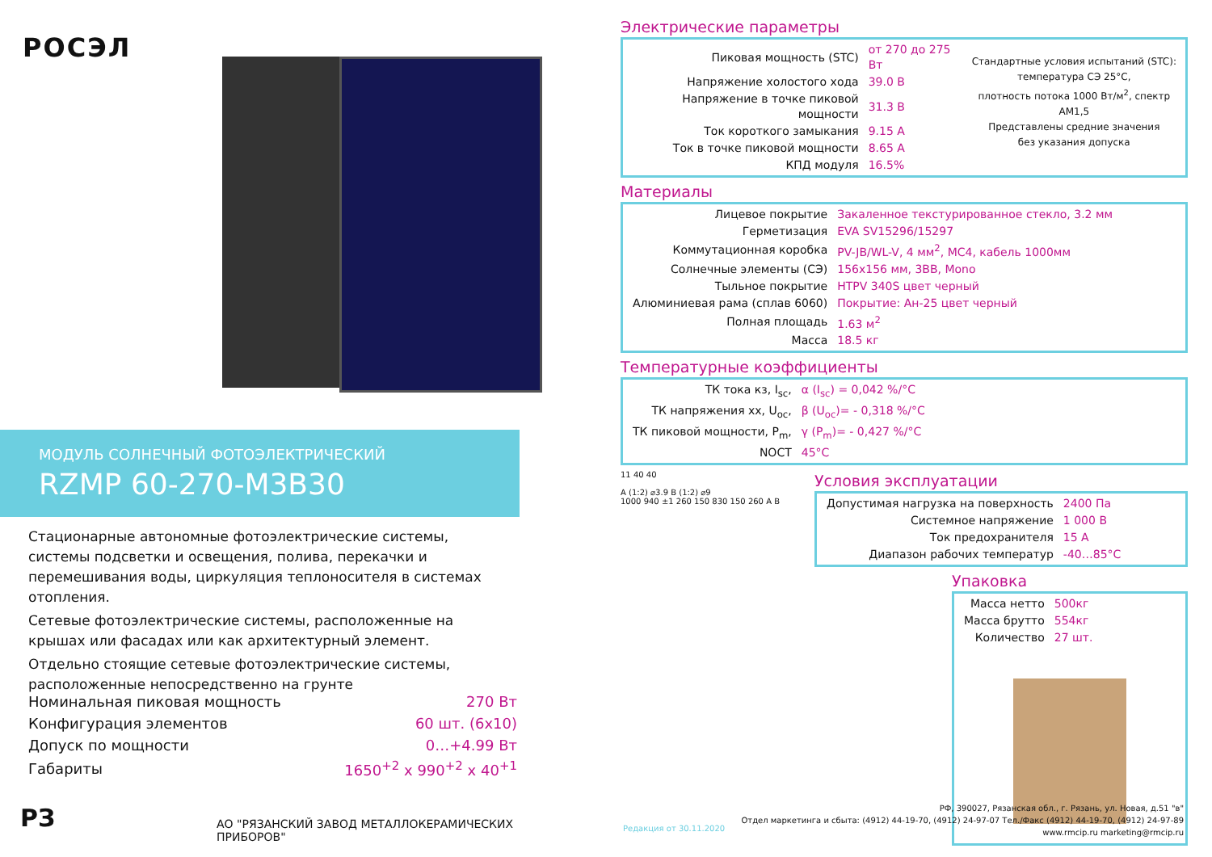РОСЭЛ
МОДУЛЬ СОЛНЕЧНЫЙ ФОТОЭЛЕКТРИЧЕСКИЙ
RZMP 60-270-M3B30
Стационарные автономные фотоэлектрические системы, системы подсветки и освещения, полива, перекачки и перемешивания воды, циркуляция теплоносителя в системах отопления.
Сетевые фотоэлектрические системы, расположенные на крышах или фасадах или как архитектурный элемент.
Отдельно стоящие сетевые фотоэлектрические системы, расположенные непосредственно на грунте
| Номинальная пиковая мощность | 270 Вт |
| Конфигурация элементов | 60 шт. (6x10) |
| Допуск по мощности | 0…+4.99 Вт |
| Габариты | 1650<sup>+2</sup> x 990<sup>+2</sup> x 40<sup>+1</sup> |
РЗ
АО "РЯЗАНСКИЙ ЗАВОД МЕТАЛЛОКЕРАМИЧЕСКИХ ПРИБОРОВ"
Электрические параметры
| Пиковая мощность (STC) | от 270 до 275 Вт |
| Напряжение холостого хода | 39.0 В |
| Напряжение в точке пиковой мощности | 31.3 В |
| Ток короткого замыкания | 9.15 А |
| Ток в точке пиковой мощности | 8.65 А |
| КПД модуля | 16.5% |
Стандартные условия испытаний (STC):
температура СЭ 25°С,
плотность потока 1000 Вт/м<sup>2</sup>, спектр АМ1,5
Представлены средние значения
без указания допуска
Материалы
| Лицевое покрытие | Закаленное текстурированное стекло, 3.2 мм |
| Герметизация | EVA SV15296/15297 |
| Коммутационная коробка | PV-JB/WL-V, 4 мм<sup>2</sup>, MC4, кабель 1000мм |
| Солнечные элементы (СЭ) | 156x156 мм, 3BB, Mono |
| Тыльное покрытие | HTPV 340S цвет черный |
| Алюминиевая рама (сплав 6060) | Покрытие: Ан-25 цвет черный |
| Полная площадь | 1.63 м<sup>2</sup> |
| Масса | 18.5 кг |
Температурные коэффициенты
| ТК тока кз, I<sub>sc</sub>, | α (I<sub>sc</sub>) = 0,042 %/°С |
| ТК напряжения хх, U<sub>oc</sub>, | β (U<sub>oc</sub>)= - 0,318 %/°С |
| ТК пиковой мощности, P<sub>m</sub>, | γ (P<sub>m</sub>)= - 0,427 %/°С |
| NOCT | 45°С |
11 40 40
A (1:2) ⌀3.9 B (1:2) ⌀9
1000 940 ±1 260 150 830 150 260 A B
Условия эксплуатации
| Допустимая нагрузка на поверхность | 2400 Па |
| Системное напряжение | 1 000 В |
| Ток предохранителя | 15 А |
| Диапазон рабочих температур | -40…85°С |
Упаковка
| Масса нетто | 500кг |
| Масса брутто | 554кг |
| Количество | 27 шт. |
Редакция от 30.11.2020
РФ, 390027, Рязанская обл., г. Рязань, ул. Новая, д.51 "в"
Отдел маркетинга и сбыта: (4912) 44-19-70, (4912) 24-97-07 Тел./Факс (4912) 44-19-70, (4912) 24-97-89
www.rmcip.ru marketing@rmcip.ru